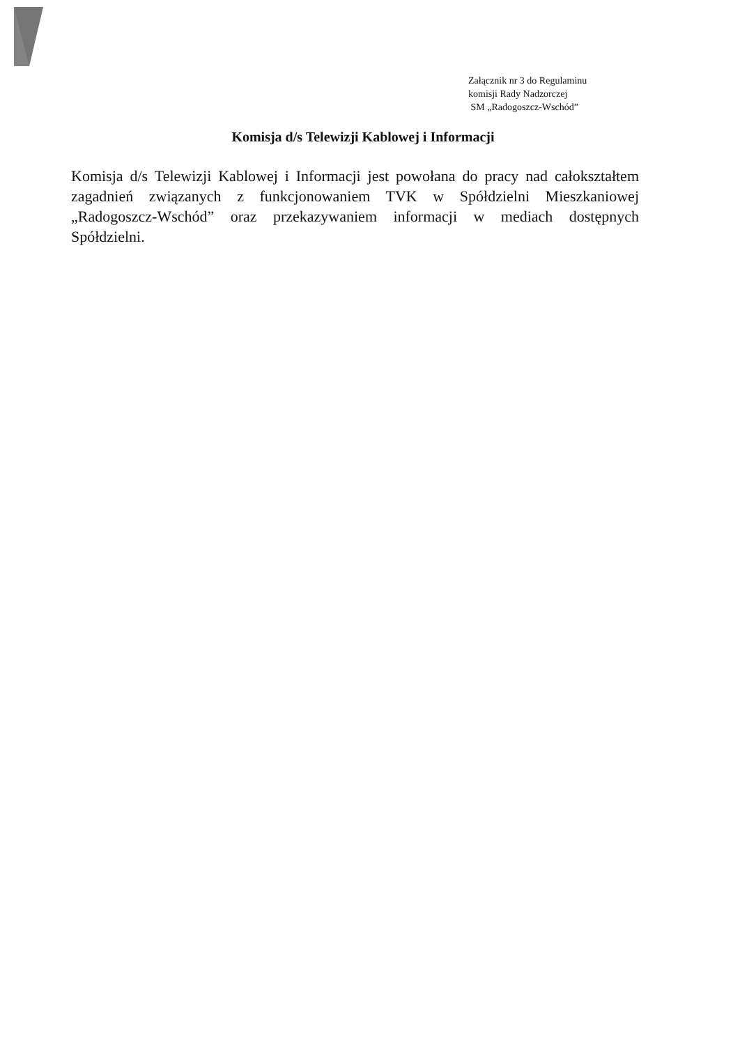Załącznik nr 3 do Regulaminu
komisji Rady Nadzorczej
SM „Radogoszcz-Wschód”
Komisja d/s Telewizji Kablowej i Informacji
Komisja d/s Telewizji Kablowej i Informacji jest powołana do pracy nad całokształtem zagadnień związanych z funkcjonowaniem TVK w Spółdzielni Mieszkaniowej „Radogoszcz-Wschód” oraz przekazywaniem informacji w mediach dostępnych Spółdzielni.